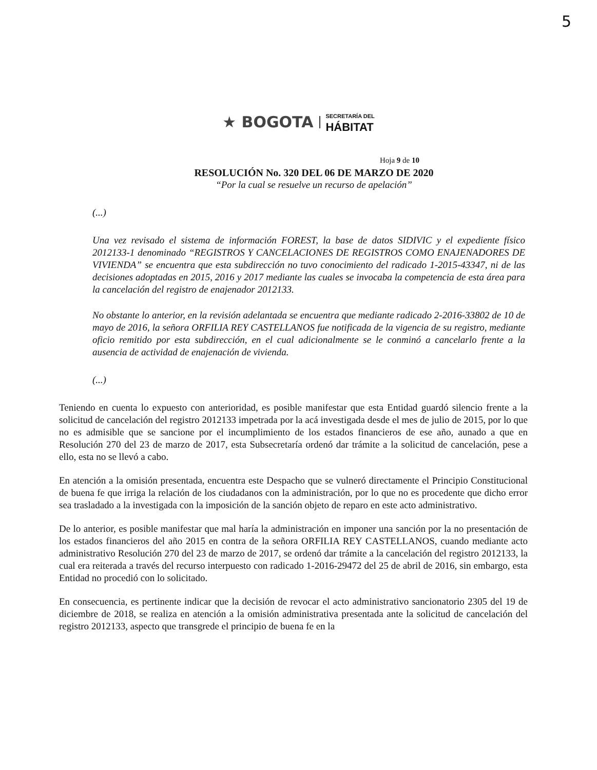5
★ BOGOTA
SECRETARÍA DEL
HÁBITAT
Hoja 9 de 10
RESOLUCIÓN No. 320 DEL 06 DE MARZO DE 2020
“Por la cual se resuelve un recurso de apelación”
(...)
Una vez revisado el sistema de información FOREST, la base de datos SIDIVIC y el expediente físico 2012133-1 denominado “REGISTROS Y CANCELACIONES DE REGISTROS COMO ENAJENADORES DE VIVIENDA” se encuentra que esta subdirección no tuvo conocimiento del radicado 1-2015-43347, ni de las decisiones adoptadas en 2015, 2016 y 2017 mediante las cuales se invocaba la competencia de esta área para la cancelación del registro de enajenador 2012133.
No obstante lo anterior, en la revisión adelantada se encuentra que mediante radicado 2-2016-33802 de 10 de mayo de 2016, la señora ORFILIA REY CASTELLANOS fue notificada de la vigencia de su registro, mediante oficio remitido por esta subdirección, en el cual adicionalmente se le conminó a cancelarlo frente a la ausencia de actividad de enajenación de vivienda.
(...)
Teniendo en cuenta lo expuesto con anterioridad, es posible manifestar que esta Entidad guardó silencio frente a la solicitud de cancelación del registro 2012133 impetrada por la acá investigada desde el mes de julio de 2015, por lo que no es admisible que se sancione por el incumplimiento de los estados financieros de ese año, aunado a que en Resolución 270 del 23 de marzo de 2017, esta Subsecretaría ordenó dar trámite a la solicitud de cancelación, pese a ello, esta no se llevó a cabo.
En atención a la omisión presentada, encuentra este Despacho que se vulneró directamente el Principio Constitucional de buena fe que irriga la relación de los ciudadanos con la administración, por lo que no es procedente que dicho error sea trasladado a la investigada con la imposición de la sanción objeto de reparo en este acto administrativo.
De lo anterior, es posible manifestar que mal haría la administración en imponer una sanción por la no presentación de los estados financieros del año 2015 en contra de la señora ORFILIA REY CASTELLANOS, cuando mediante acto administrativo Resolución 270 del 23 de marzo de 2017, se ordenó dar trámite a la cancelación del registro 2012133, la cual era reiterada a través del recurso interpuesto con radicado 1-2016-29472 del 25 de abril de 2016, sin embargo, esta Entidad no procedió con lo solicitado.
En consecuencia, es pertinente indicar que la decisión de revocar el acto administrativo sancionatorio 2305 del 19 de diciembre de 2018, se realiza en atención a la omisión administrativa presentada ante la solicitud de cancelación del registro 2012133, aspecto que transgrede el principio de buena fe en la